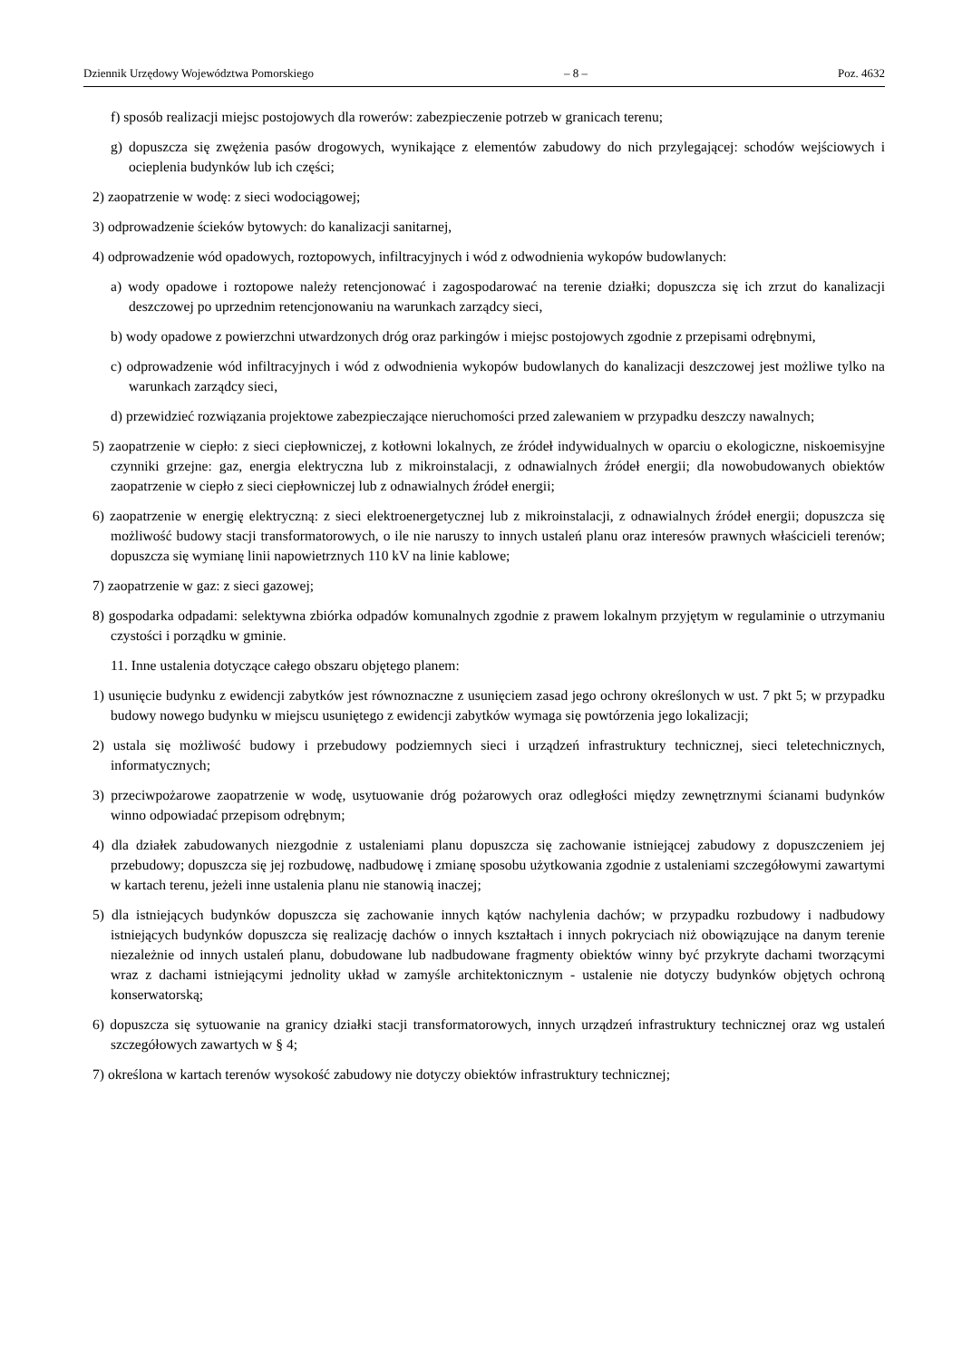Dziennik Urzędowy Województwa Pomorskiego – 8 – Poz. 4632
f) sposób realizacji miejsc postojowych dla rowerów: zabezpieczenie potrzeb w granicach terenu;
g) dopuszcza się zwężenia pasów drogowych, wynikające z elementów zabudowy do nich przylegającej: schodów wejściowych i ocieplenia budynków lub ich części;
2) zaopatrzenie w wodę: z sieci wodociągowej;
3) odprowadzenie ścieków bytowych: do kanalizacji sanitarnej,
4) odprowadzenie wód opadowych, roztopowych, infiltracyjnych i wód z odwodnienia wykopów budowlanych:
a) wody opadowe i roztopowe należy retencjonować i zagospodarować na terenie działki; dopuszcza się ich zrzut do kanalizacji deszczowej po uprzednim retencjonowaniu na warunkach zarządcy sieci,
b) wody opadowe z powierzchni utwardzonych dróg oraz parkingów i miejsc postojowych zgodnie z przepisami odrębnymi,
c) odprowadzenie wód infiltracyjnych i wód z odwodnienia wykopów budowlanych do kanalizacji deszczowej jest możliwe tylko na warunkach zarządcy sieci,
d) przewidzieć rozwiązania projektowe zabezpieczające nieruchomości przed zalewaniem w przypadku deszczy nawalnych;
5) zaopatrzenie w ciepło: z sieci ciepłowniczej, z kotłowni lokalnych, ze źródeł indywidualnych w oparciu o ekologiczne, niskoemisyjne czynniki grzejne: gaz, energia elektryczna lub z mikroinstalacji, z odnawialnych źródeł energii; dla nowobudowanych obiektów zaopatrzenie w ciepło z sieci ciepłowniczej lub z odnawialnych źródeł energii;
6) zaopatrzenie w energię elektryczną: z sieci elektroenergetycznej lub z mikroinstalacji, z odnawialnych źródeł energii; dopuszcza się możliwość budowy stacji transformatorowych, o ile nie naruszy to innych ustaleń planu oraz interesów prawnych właścicieli terenów; dopuszcza się wymianę linii napowietrznych 110 kV na linie kablowe;
7) zaopatrzenie w gaz: z sieci gazowej;
8) gospodarka odpadami: selektywna zbiórka odpadów komunalnych zgodnie z prawem lokalnym przyjętym w regulaminie o utrzymaniu czystości i porządku w gminie.
11. Inne ustalenia dotyczące całego obszaru objętego planem:
1) usunięcie budynku z ewidencji zabytków jest równoznaczne z usunięciem zasad jego ochrony określonych w ust. 7 pkt 5; w przypadku budowy nowego budynku w miejscu usuniętego z ewidencji zabytków wymaga się powtórzenia jego lokalizacji;
2) ustala się możliwość budowy i przebudowy podziemnych sieci i urządzeń infrastruktury technicznej, sieci teletechnicznych, informatycznych;
3) przeciwpożarowe zaopatrzenie w wodę, usytuowanie dróg pożarowych oraz odległości między zewnętrznymi ścianami budynków winno odpowiadać przepisom odrębnym;
4) dla działek zabudowanych niezgodnie z ustaleniami planu dopuszcza się zachowanie istniejącej zabudowy z dopuszczeniem jej przebudowy; dopuszcza się jej rozbudowę, nadbudowę i zmianę sposobu użytkowania zgodnie z ustaleniami szczegółowymi zawartymi w kartach terenu, jeżeli inne ustalenia planu nie stanowią inaczej;
5) dla istniejących budynków dopuszcza się zachowanie innych kątów nachylenia dachów; w przypadku rozbudowy i nadbudowy istniejących budynków dopuszcza się realizację dachów o innych kształtach i innych pokryciach niż obowiązujące na danym terenie niezależnie od innych ustaleń planu, dobudowane lub nadbudowane fragmenty obiektów winny być przykryte dachami tworzącymi wraz z dachami istniejącymi jednolity układ w zamyśle architektonicznym - ustalenie nie dotyczy budynków objętych ochroną konserwatorską;
6) dopuszcza się sytuowanie na granicy działki stacji transformatorowych, innych urządzeń infrastruktury technicznej oraz wg ustaleń szczegółowych zawartych w § 4;
7) określona w kartach terenów wysokość zabudowy nie dotyczy obiektów infrastruktury technicznej;